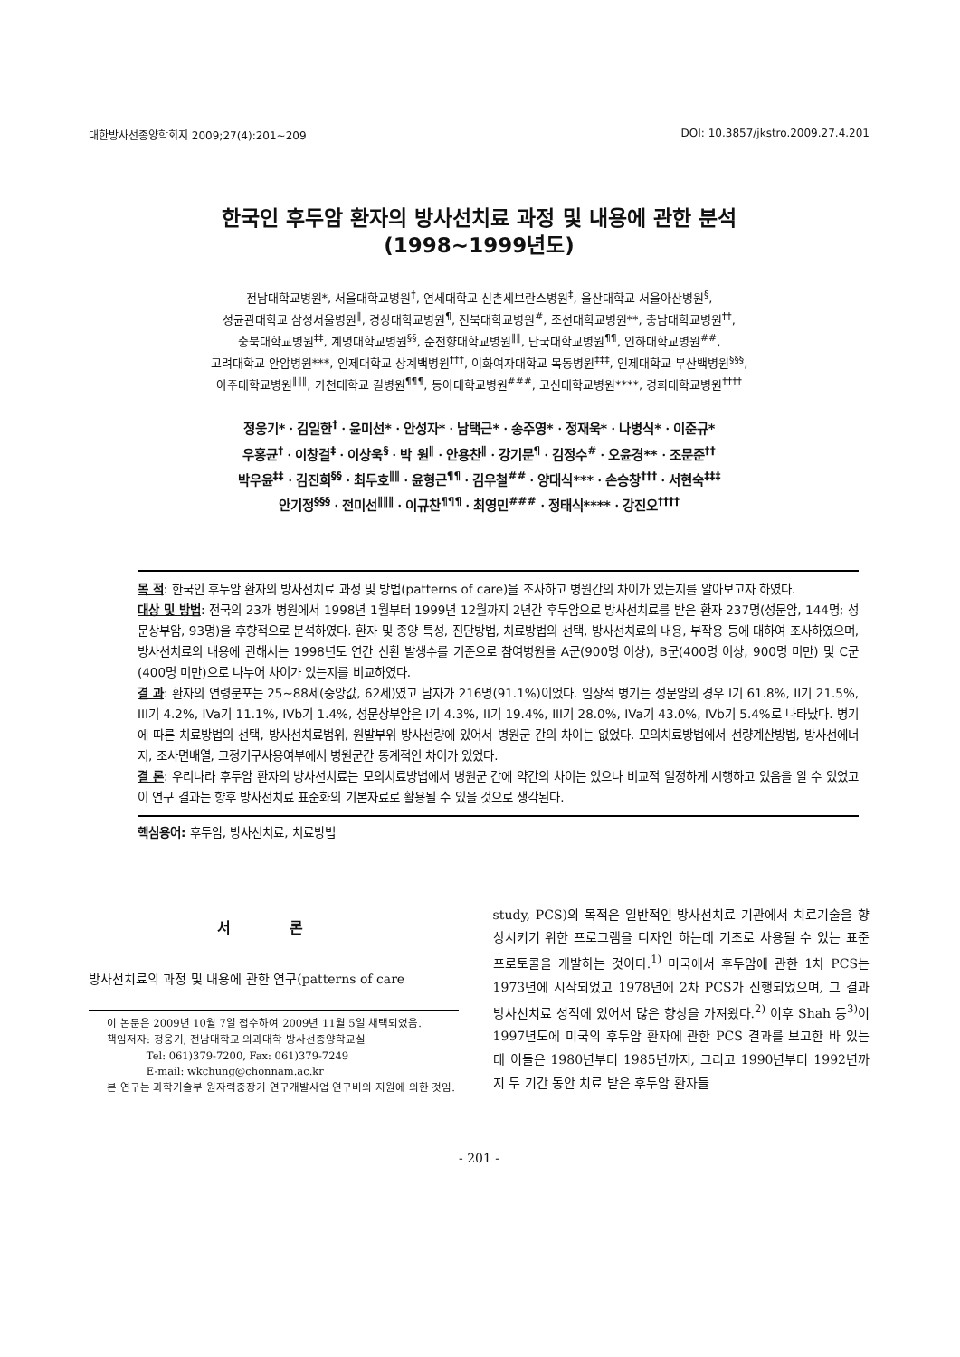대한방사선종양학회지 2009;27(4):201∼209 DOI: 10.3857/jkstro.2009.27.4.201
한국인 후두암 환자의 방사선치료 과정 및 내용에 관한 분석
(1998∼1999년도)
전남대학교병원*, 서울대학교병원<sup>†</sup>, 연세대학교 신촌세브란스병원<sup>‡</sup>, 울산대학교 서울아산병원<sup>§</sup>,
성균관대학교 삼성서울병원<sup>∥</sup>, 경상대학교병원<sup>¶</sup>, 전북대학교병원<sup>#</sup>, 조선대학교병원**, 충남대학교병원<sup>††</sup>,
충북대학교병원<sup>‡‡</sup>, 계명대학교병원<sup>§§</sup>, 순천향대학교병원<sup>∥∥</sup>, 단국대학교병원<sup>¶¶</sup>, 인하대학교병원<sup>##</sup>,
고려대학교 안암병원***, 인제대학교 상계백병원<sup>†††</sup>, 이화여자대학교 목동병원<sup>‡‡‡</sup>, 인제대학교 부산백병원<sup>§§§</sup>,
아주대학교병원<sup>∥∥∥</sup>, 가천대학교 길병원<sup>¶¶¶</sup>, 동아대학교병원<sup>###</sup>, 고신대학교병원****, 경희대학교병원<sup>††††</sup>
정웅기*ㆍ김일한<sup>†</sup>ㆍ윤미선*ㆍ안성자*ㆍ남택근*ㆍ송주영*ㆍ정재욱*ㆍ나병식*ㆍ이준규*
우홍균<sup>†</sup>ㆍ이창걸<sup>‡</sup>ㆍ이상욱<sup>§</sup>ㆍ박 원<sup>∥</sup>ㆍ안용찬<sup>∥</sup>ㆍ강기문<sup>¶</sup>ㆍ김정수<sup>#</sup>ㆍ오윤경**ㆍ조문준<sup>††</sup>
박우윤<sup>‡‡</sup>ㆍ김진희<sup>§§</sup>ㆍ최두호<sup>∥∥</sup>ㆍ윤형근<sup>¶¶</sup>ㆍ김우철<sup>##</sup>ㆍ양대식***ㆍ손승창<sup>†††</sup>ㆍ서현숙<sup>‡‡‡</sup>
안기정<sup>§§§</sup>ㆍ전미선<sup>∥∥∥</sup>ㆍ이규찬<sup>¶¶¶</sup>ㆍ최영민<sup>###</sup>ㆍ정태식****ㆍ강진오<sup>††††</sup>
목 적: 한국인 후두암 환자의 방사선치료 과정 및 방법(patterns of care)을 조사하고 병원간의 차이가 있는지를 알아보고자 하였다.
대상 및 방법: 전국의 23개 병원에서 1998년 1월부터 1999년 12월까지 2년간 후두암으로 방사선치료를 받은 환자 237명(성문암, 144명; 성문상부암, 93명)을 후향적으로 분석하였다. 환자 및 종양 특성, 진단방법, 치료방법의 선택, 방사선치료의 내용, 부작용 등에 대하여 조사하였으며, 방사선치료의 내용에 관해서는 1998년도 연간 신환 발생수를 기준으로 참여병원을 A군(900명 이상), B군(400명 이상, 900명 미만) 및 C군(400명 미만)으로 나누어 차이가 있는지를 비교하였다.
결 과: 환자의 연령분포는 25∼88세(중앙값, 62세)였고 남자가 216명(91.1%)이었다. 임상적 병기는 성문암의 경우 I기 61.8%, II기 21.5%, III기 4.2%, IVa기 11.1%, IVb기 1.4%, 성문상부암은 I기 4.3%, II기 19.4%, III기 28.0%, IVa기 43.0%, IVb기 5.4%로 나타났다. 병기에 따른 치료방법의 선택, 방사선치료범위, 원발부위 방사선량에 있어서 병원군 간의 차이는 없었다. 모의치료방법에서 선량계산방법, 방사선에너지, 조사면배열, 고정기구사용여부에서 병원군간 통계적인 차이가 있었다.
결 론: 우리나라 후두암 환자의 방사선치료는 모의치료방법에서 병원군 간에 약간의 차이는 있으나 비교적 일정하게 시행하고 있음을 알 수 있었고 이 연구 결과는 향후 방사선치료 표준화의 기본자료로 활용될 수 있을 것으로 생각된다.
핵심용어: 후두암, 방사선치료, 치료방법
서 론
방사선치료의 과정 및 내용에 관한 연구(patterns of care
이 논문은 2009년 10월 7일 접수하여 2009년 11월 5일 채택되었음.
책임저자: 정웅기, 전남대학교 의과대학 방사선종양학교실
Tel: 061)379-7200, Fax: 061)379-7249
E-mail: wkchung@chonnam.ac.kr
본 연구는 과학기술부 원자력중장기 연구개발사업 연구비의 지원에 의한 것임.
study, PCS)의 목적은 일반적인 방사선치료 기관에서 치료기술을 향상시키기 위한 프로그램을 디자인 하는데 기초로 사용될 수 있는 표준 프로토콜을 개발하는 것이다.<sup>1)</sup> 미국에서 후두암에 관한 1차 PCS는 1973년에 시작되었고 1978년에 2차 PCS가 진행되었으며, 그 결과 방사선치료 성적에 있어서 많은 향상을 가져왔다.<sup>2)</sup> 이후 Shah 등<sup>3)</sup>이 1997년도에 미국의 후두암 환자에 관한 PCS 결과를 보고한 바 있는데 이들은 1980년부터 1985년까지, 그리고 1990년부터 1992년까지 두 기간 동안 치료 받은 후두암 환자들
- 201 -